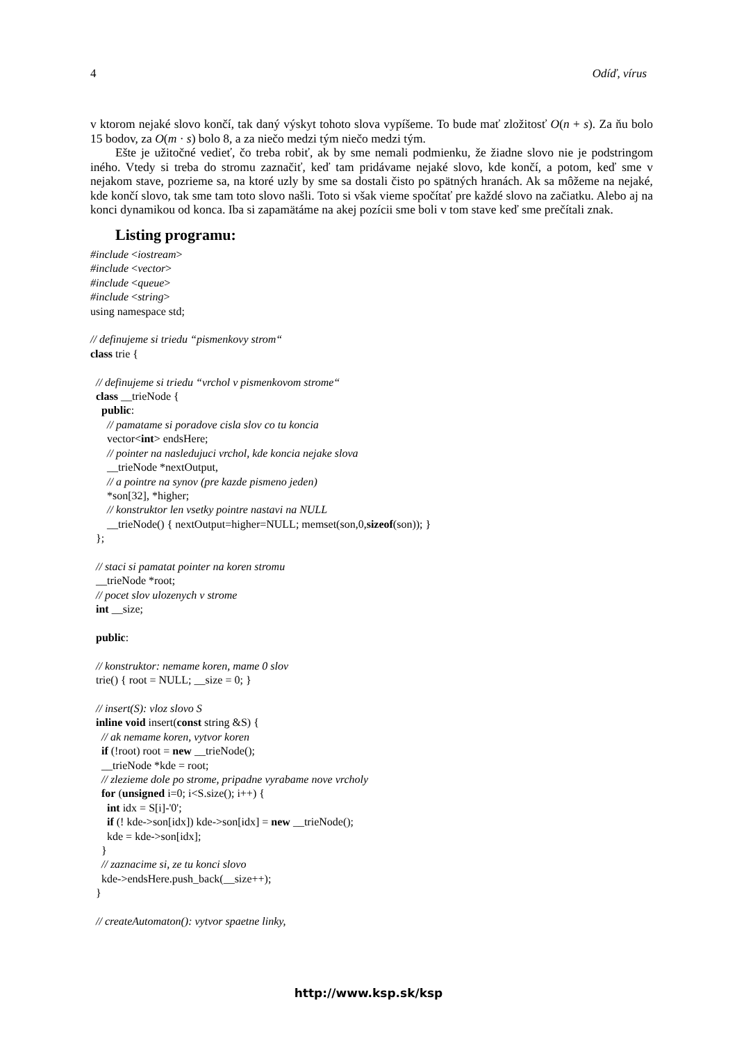4 Odíď, vírus
v ktorom nejaké slovo končí, tak daný výskyt tohoto slova vypíšeme. To bude mať zložitosť O(n + s). Za ňu bolo 15 bodov, za O(m · s) bolo 8, a za niečo medzi tým niečo medzi tým.
Ešte je užitočné vedieť, čo treba robiť, ak by sme nemali podmienku, že žiadne slovo nie je podstringom iného. Vtedy si treba do stromu zaznačiť, keď tam pridávame nejaké slovo, kde končí, a potom, keď sme v nejakom stave, pozrieme sa, na ktoré uzly by sme sa dostali čisto po spätných hranách. Ak sa môžeme na nejaké, kde končí slovo, tak sme tam toto slovo našli. Toto si však vieme spočítať pre každé slovo na začiatku. Alebo aj na konci dynamikou od konca. Iba si zapamätáme na akej pozícii sme boli v tom stave keď sme prečítali znak.
Listing programu:
#include <iostream> #include <vector> #include <queue> #include <string> using namespace std; // definujeme si triedu “pismenkovy strom“ class trie { // definujeme si triedu “vrchol v pismenkovom strome“ class __trieNode { public: // pamatame si poradove cisla slov co tu koncia vector<int> endsHere; // pointer na nasledujuci vrchol, kde koncia nejake slova __trieNode *nextOutput, // a pointre na synov (pre kazde pismeno jeden) *son[32], *higher; // konstruktor len vsetky pointre nastavi na NULL __trieNode() { nextOutput=higher=NULL; memset(son,0,sizeof(son)); } }; // staci si pamatat pointer na koren stromu __trieNode *root; // pocet slov ulozenych v strome int __size; public: // konstruktor: nemame koren, mame 0 slov trie() { root = NULL; __size = 0; } // insert(S): vloz slovo S inline void insert(const string &S) { // ak nemame koren, vytvor koren if (!root) root = new __trieNode(); __trieNode *kde = root; // zlezieme dole po strome, pripadne vyrabame nove vrcholy for (unsigned i=0; i<S.size(); i++) { int idx = S[i]-'0'; if (! kde->son[idx]) kde->son[idx] = new __trieNode(); kde = kde->son[idx]; } // zaznacime si, ze tu konci slovo kde->endsHere.push_back(__size++); } // createAutomaton(): vytvor spaetne linky,
http://www.ksp.sk/ksp